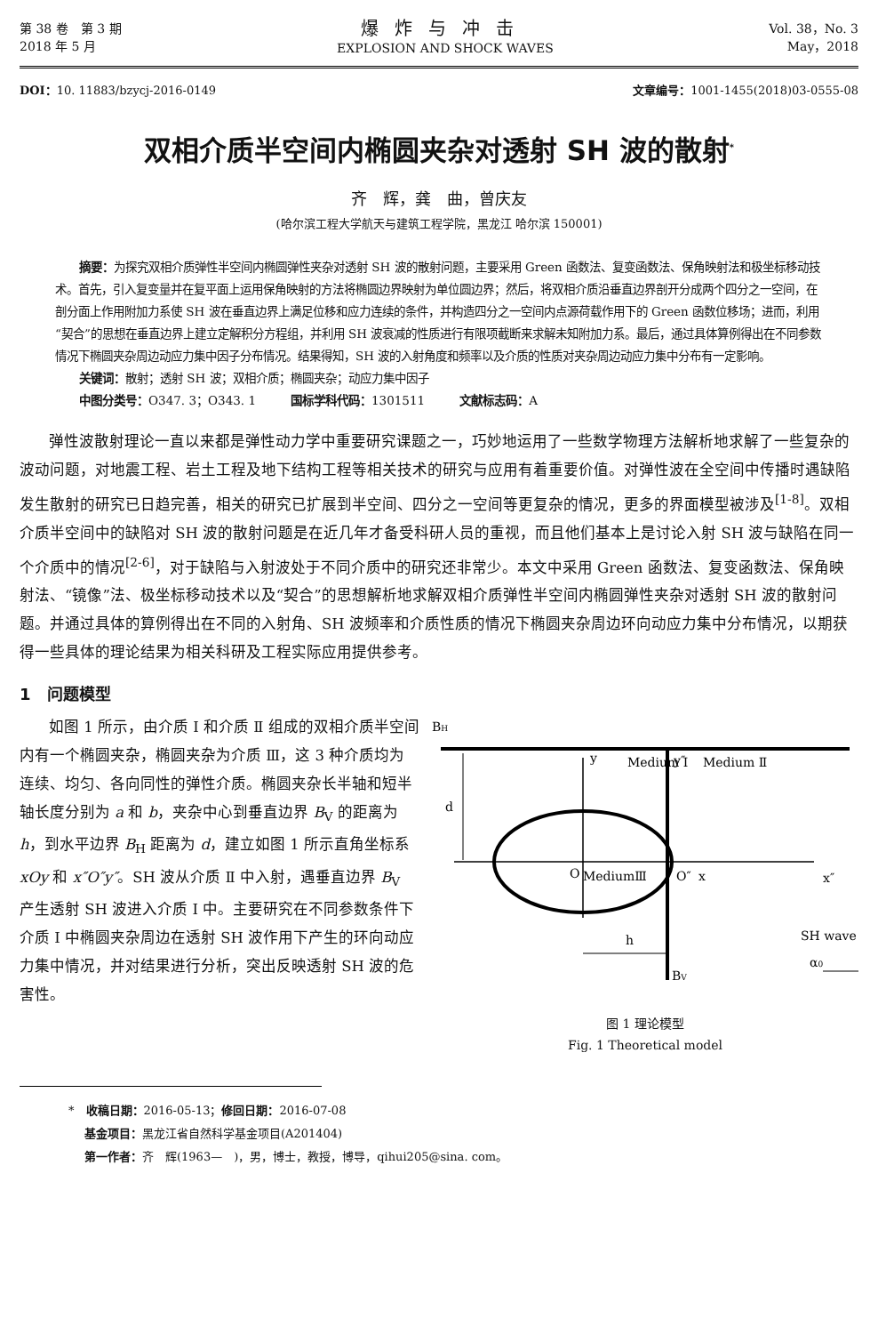第 38 卷　第 3 期
2018 年 5 月
爆炸与冲击
EXPLOSION AND SHOCK WAVES
Vol. 38，No. 3
May，2018
DOI：10. 11883/bzycj-2016-0149 文章编号：1001-1455(2018)03-0555-08
双相介质半空间内椭圆夹杂对透射 SH 波的散射<sup>*</sup>
齐　辉，龚　曲，曾庆友
(哈尔滨工程大学航天与建筑工程学院，黑龙江 哈尔滨 150001)
摘要：为探究双相介质弹性半空间内椭圆弹性夹杂对透射 SH 波的散射问题，主要采用 Green 函数法、复变函数法、保角映射法和极坐标移动技术。首先，引入复变量并在复平面上运用保角映射的方法将椭圆边界映射为单位圆边界；然后，将双相介质沿垂直边界剖开分成两个四分之一空间，在剖分面上作用附加力系使 SH 波在垂直边界上满足位移和应力连续的条件，并构造四分之一空间内点源荷载作用下的 Green 函数位移场；进而，利用“契合”的思想在垂直边界上建立定解积分方程组，并利用 SH 波衰减的性质进行有限项截断来求解未知附加力系。最后，通过具体算例得出在不同参数情况下椭圆夹杂周边动应力集中因子分布情况。结果得知，SH 波的入射角度和频率以及介质的性质对夹杂周边动应力集中分布有一定影响。
关键词：散射；透射 SH 波；双相介质；椭圆夹杂；动应力集中因子
中图分类号：O347. 3；O343. 1　　　国标学科代码：1301511　　　文献标志码：A
弹性波散射理论一直以来都是弹性动力学中重要研究课题之一，巧妙地运用了一些数学物理方法解析地求解了一些复杂的波动问题，对地震工程、岩土工程及地下结构工程等相关技术的研究与应用有着重要价值。对弹性波在全空间中传播时遇缺陷发生散射的研究已日趋完善，相关的研究已扩展到半空间、四分之一空间等更复杂的情况，更多的界面模型被涉及<sup>[1-8]</sup>。双相介质半空间中的缺陷对 SH 波的散射问题是在近几年才备受科研人员的重视，而且他们基本上是讨论入射 SH 波与缺陷在同一个介质中的情况<sup>[2-6]</sup>，对于缺陷与入射波处于不同介质中的研究还非常少。本文中采用 Green 函数法、复变函数法、保角映射法、“镜像”法、极坐标移动技术以及“契合”的思想解析地求解双相介质弹性半空间内椭圆弹性夹杂对透射 SH 波的散射问题。并通过具体的算例得出在不同的入射角、SH 波频率和介质性质的情况下椭圆夹杂周边环向动应力集中分布情况，以期获得一些具体的理论结果为相关科研及工程实际应用提供参考。
1　问题模型
如图 1 所示，由介质 Ⅰ 和介质 Ⅱ 组成的双相介质半空间内有一个椭圆夹杂，椭圆夹杂为介质 Ⅲ，这 3 种介质均为连续、均匀、各向同性的弹性介质。椭圆夹杂长半轴和短半轴长度分别为 a 和 b，夹杂中心到垂直边界 B<sub>V</sub> 的距离为 h，到水平边界 B<sub>H</sub> 距离为 d，建立如图 1 所示直角坐标系 xOy 和 x″O″y″。SH 波从介质 Ⅱ 中入射，遇垂直边界 B<sub>V</sub> 产生透射 SH 波进入介质 Ⅰ 中。主要研究在不同参数条件下介质 Ⅰ 中椭圆夹杂周边在透射 SH 波作用下产生的环向动应力集中情况，并对结果进行分析，突出反映透射 SH 波的危害性。
BH
y
Medium Ⅰ
y″
Medium Ⅱ
d
O
MediumⅢ
x
O″
x″
h
BV
SH wave
α0
图 1 理论模型
Fig. 1 Theoretical model
*　收稿日期：2016-05-13；修回日期：2016-07-08
基金项目：黑龙江省自然科学基金项目(A201404)
第一作者：齐　辉(1963—　)，男，博士，教授，博导，qihui205@sina. com。